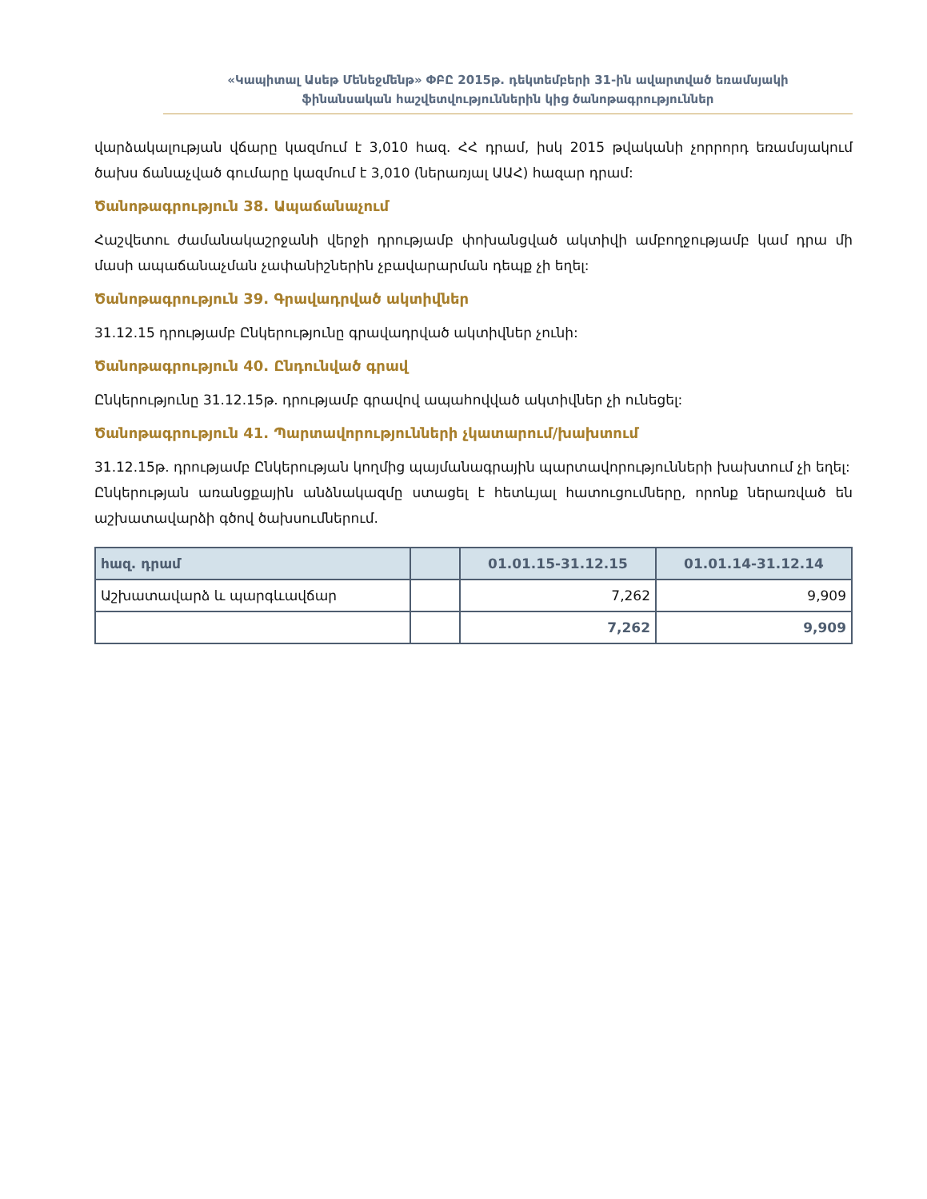«Կապիտալ Ասեթ Մենեջմենթ» ՓԲԸ 2015թ. դեկտեմբերի 31-ին ավարտված եռամսյակի
ֆինանսական հաշվետվություններին կից ծանոթագրություններ
վարձակալության վճարը կազմում է 3,010 հազ. ՀՀ դրամ, իսկ 2015 թվականի չորրորդ եռամսյակում ծախս ճանաչված գումարը կազմում է 3,010 (ներառյալ ԱԱՀ) հազար դրամ:
Ծանոթագրություն 38. Ապաճանաչում
Հաշվետու ժամանակաշրջանի վերջի դրությամբ փոխանցված ակտիվի ամբողջությամբ կամ դրա մի մասի ապաճանաչման չափանիշներին չբավարարման դեպք չի եղել:
Ծանոթագրություն 39. Գրավադրված ակտիվներ
31.12.15 դրությամբ Ընկերությունը գրավադրված ակտիվներ չունի:
Ծանոթագրություն 40. Ընդունված գրավ
Ընկերությունը 31.12.15թ. դրությամբ գրավով ապահովված ակտիվներ չի ունեցել:
Ծանոթագրություն 41. Պարտավորությունների չկատարում/խախտում
31.12.15թ. դրությամբ Ընկերության կողմից պայմանագրային պարտավորությունների խախտում չի եղել:
Ընկերության առանցքային անձնակազմը ստացել է հետևյալ հատուցումները, որոնք ներառված են աշխատավարձի գծով ծախսումներում.
| հազ. դրամ | | 01.01.15-31.12.15 | 01.01.14-31.12.14 |
| --- | --- | --- | --- |
| Աշխատավարձ և պարգևավճար | | 7,262 | 9,909 |
| | | 7,262 | 9,909 |